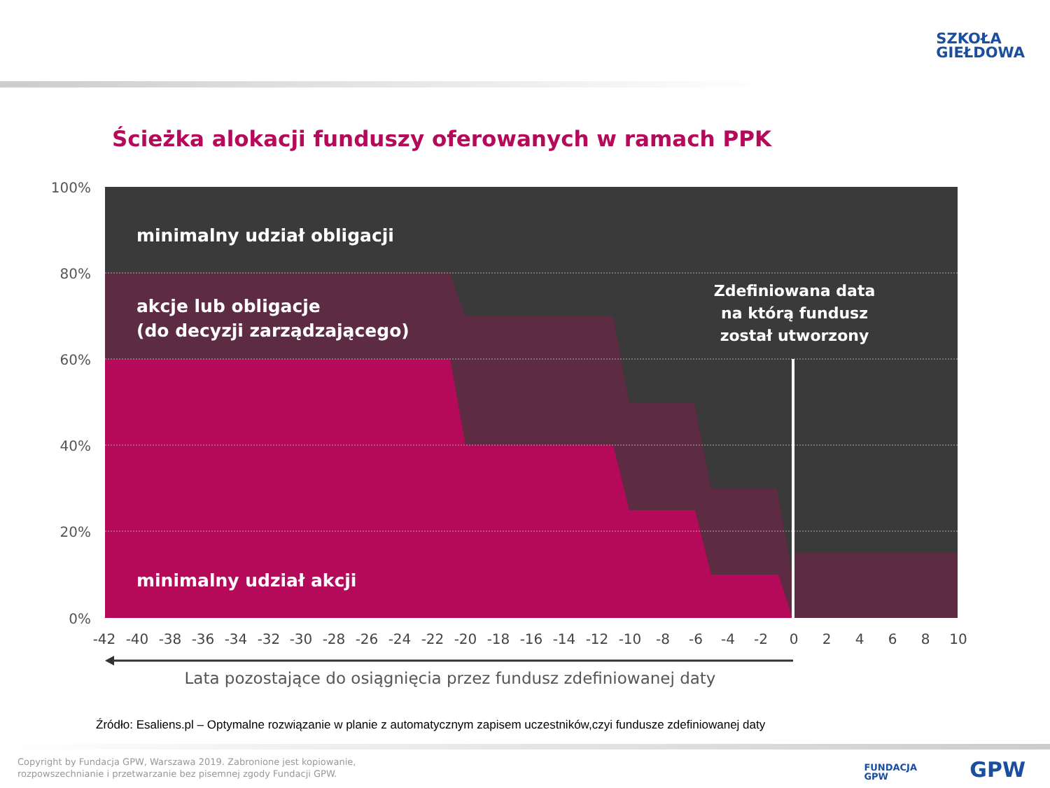SZKOŁA
GIEŁDOWA
Ścieżka alokacji funduszy oferowanych w ramach PPK
100%
80%
60%
40%
20%
0%
minimalny udział obligacji
akcje lub obligacje
(do decyzji zarządzającego)
minimalny udział akcji
Zdefiniowana data
na którą fundusz
został utworzony
-42
-40
-38
-36
-34
-32
-30
-28
-26
-24
-22
-20
-18
-16
-14
-12
-10
-8
-6
-4
-2
0
2
4
6
8
10
Lata pozostające do osiągnięcia przez fundusz zdefiniowanej daty
Źródło: Esaliens.pl – Optymalne rozwiązanie w planie z automatycznym zapisem uczestników,czyi fundusze zdefiniowanej daty
Copyright by Fundacja GPW, Warszawa 2019. Zabronione jest kopiowanie,
rozpowszechnianie i przetwarzanie bez pisemnej zgody Fundacji GPW.
FUNDACJA
GPW
GPW